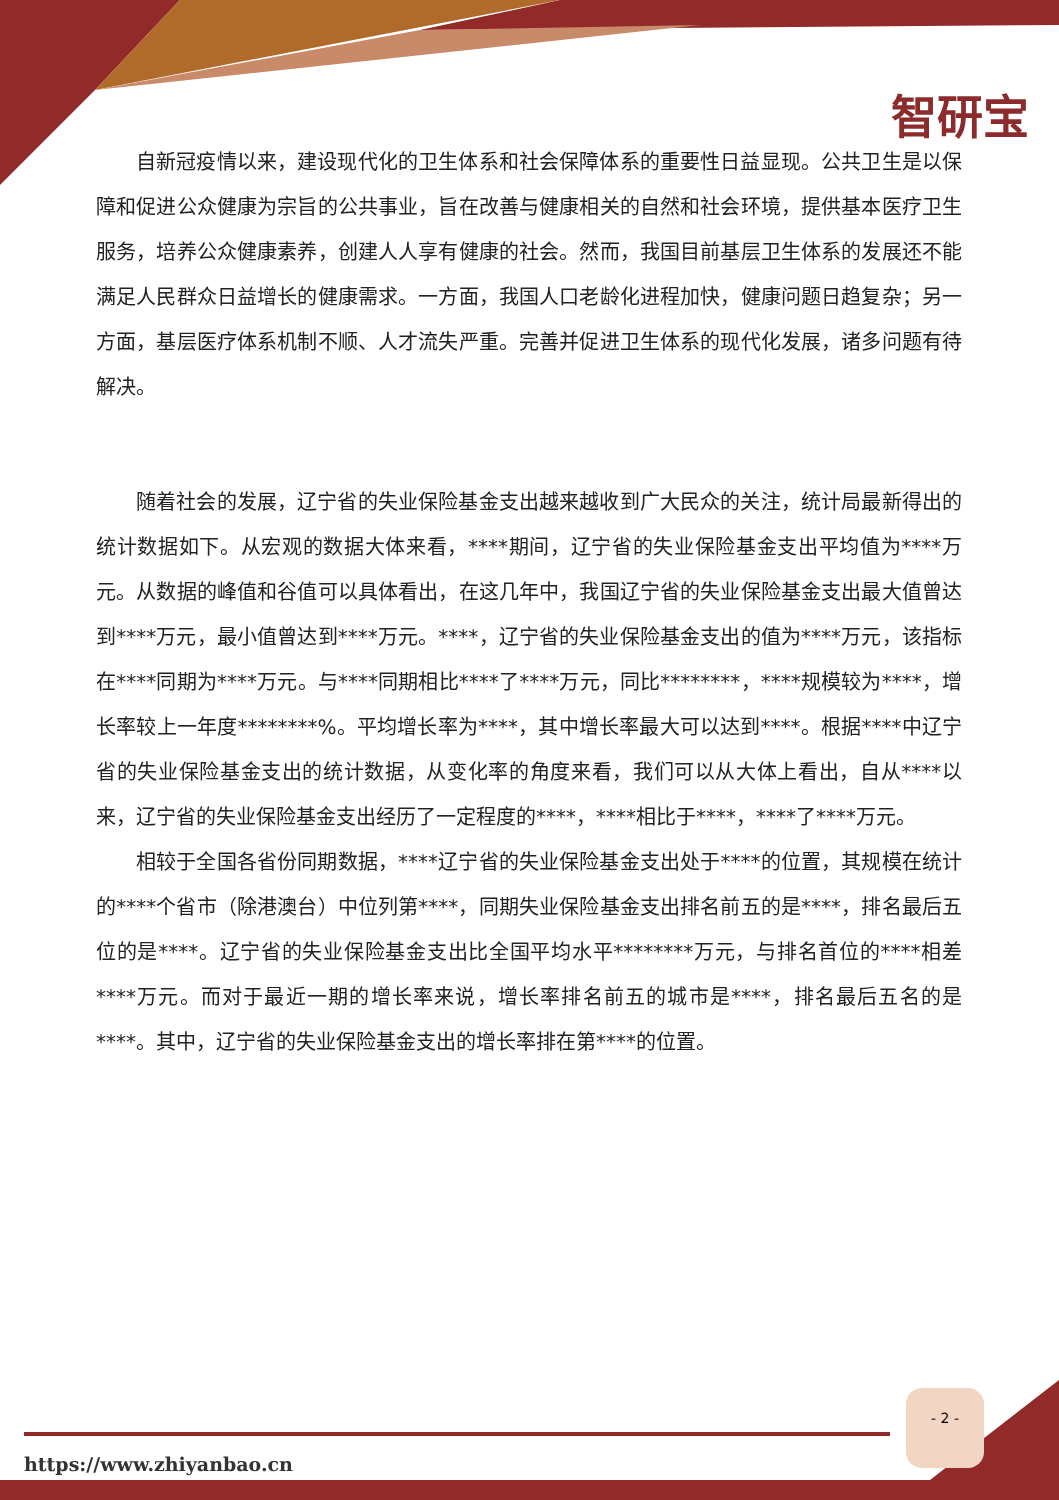智研宝
自新冠疫情以来，建设现代化的卫生体系和社会保障体系的重要性日益显现。公共卫生是以保障和促进公众健康为宗旨的公共事业，旨在改善与健康相关的自然和社会环境，提供基本医疗卫生服务，培养公众健康素养，创建人人享有健康的社会。然而，我国目前基层卫生体系的发展还不能满足人民群众日益增长的健康需求。一方面，我国人口老龄化进程加快，健康问题日趋复杂；另一方面，基层医疗体系机制不顺、人才流失严重。完善并促进卫生体系的现代化发展，诸多问题有待解决。
随着社会的发展，辽宁省的失业保险基金支出越来越收到广大民众的关注，统计局最新得出的统计数据如下。从宏观的数据大体来看，****期间，辽宁省的失业保险基金支出平均值为****万元。从数据的峰值和谷值可以具体看出，在这几年中，我国辽宁省的失业保险基金支出最大值曾达到****万元，最小值曾达到****万元。****，辽宁省的失业保险基金支出的值为****万元，该指标在****同期为****万元。与****同期相比****了****万元，同比********，****规模较为****，增长率较上一年度********%。平均增长率为****，其中增长率最大可以达到****。根据****中辽宁省的失业保险基金支出的统计数据，从变化率的角度来看，我们可以从大体上看出，自从****以来，辽宁省的失业保险基金支出经历了一定程度的****，****相比于****，****了****万元。
相较于全国各省份同期数据，****辽宁省的失业保险基金支出处于****的位置，其规模在统计的****个省市（除港澳台）中位列第****，同期失业保险基金支出排名前五的是****，排名最后五位的是****。辽宁省的失业保险基金支出比全国平均水平********万元，与排名首位的****相差****万元。而对于最近一期的增长率来说，增长率排名前五的城市是****，排名最后五名的是****。其中，辽宁省的失业保险基金支出的增长率排在第****的位置。
- 2 -
https://www.zhiyanbao.cn